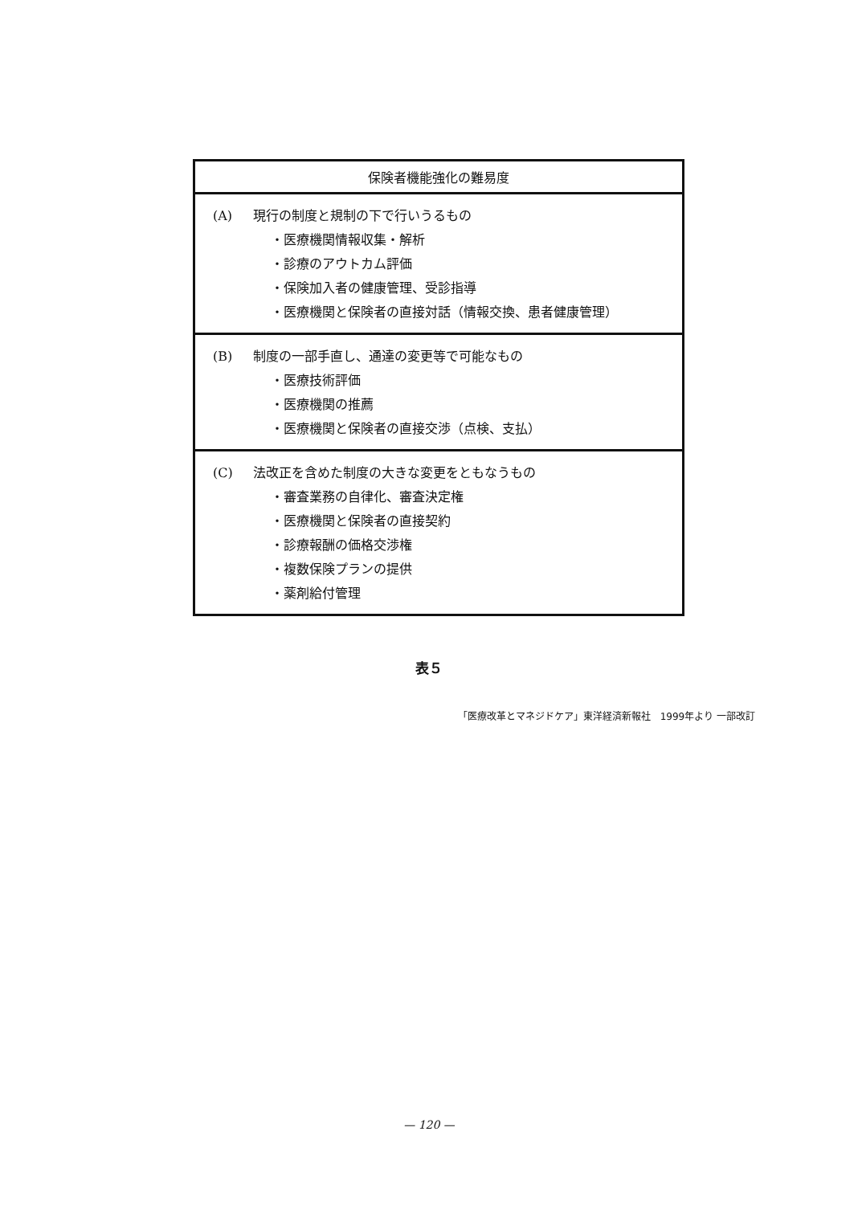| 保険者機能強化の難易度 |
| --- |
| (A) 現行の制度と規制の下で行いうるもの ・医療機関情報収集・解析 ・診療のアウトカム評価 ・保険加入者の健康管理、受診指導 ・医療機関と保険者の直接対話（情報交換、患者健康管理） |
| (B) 制度の一部手直し、通達の変更等で可能なもの ・医療技術評価 ・医療機関の推薦 ・医療機関と保険者の直接交渉（点検、支払） |
| (C) 法改正を含めた制度の大きな変更をともなうもの ・審査業務の自律化、審査決定権 ・医療機関と保険者の直接契約 ・診療報酬の価格交渉権 ・複数保険プランの提供 ・薬剤給付管理 |
表５
「医療改革とマネジドケア」東洋経済新報社　1999年より 一部改訂
— 120 —